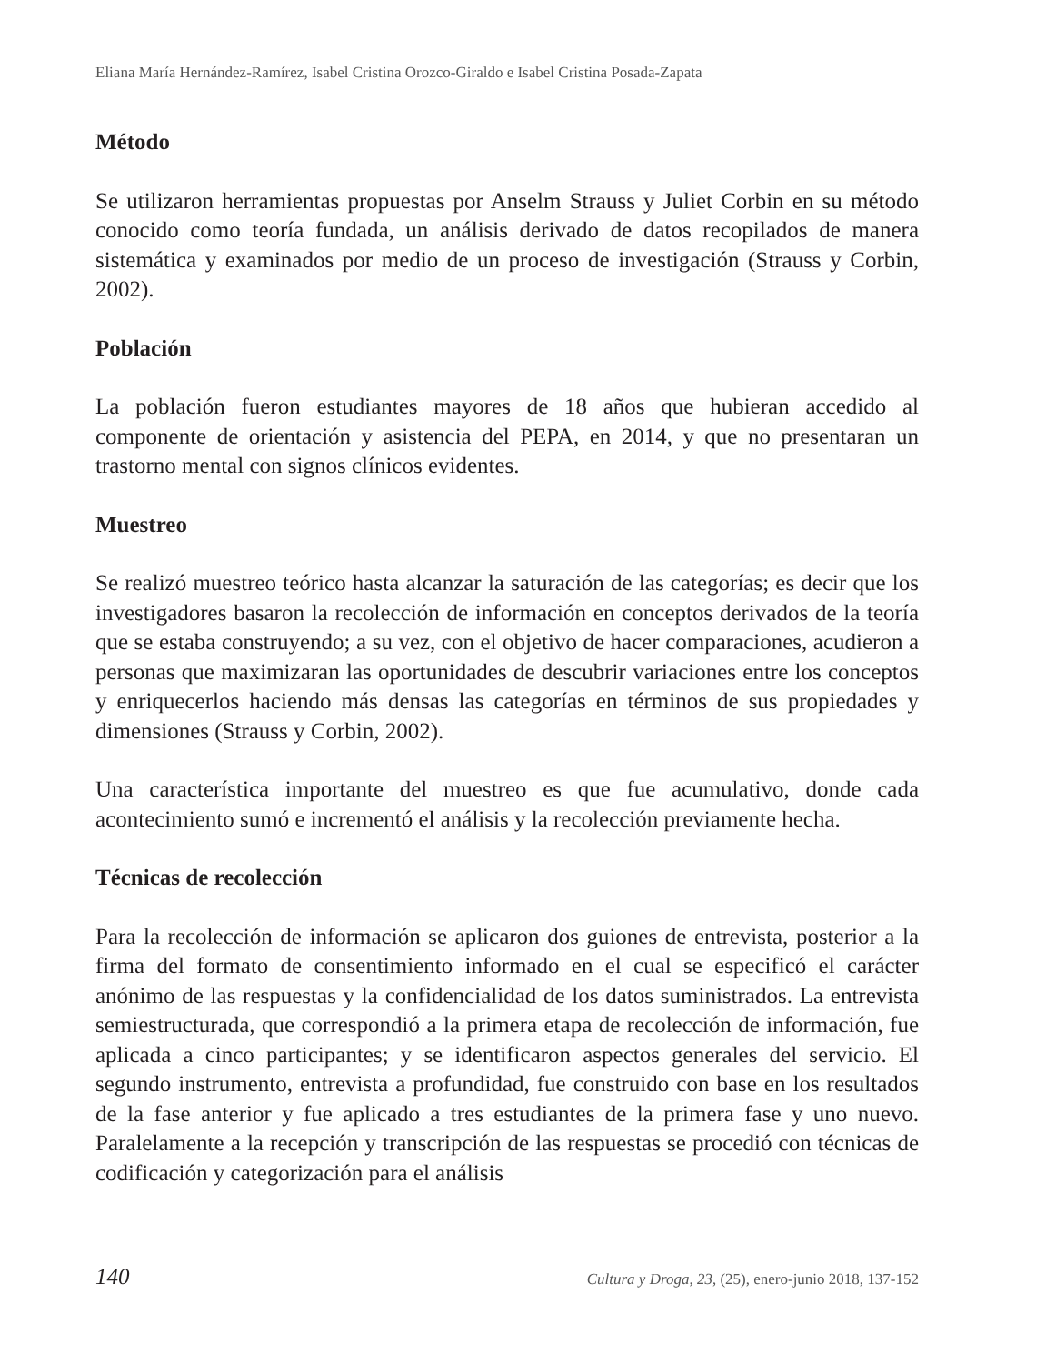Eliana María Hernández-Ramírez, Isabel Cristina Orozco-Giraldo e Isabel Cristina Posada-Zapata
Método
Se utilizaron herramientas propuestas por Anselm Strauss y Juliet Corbin en su método conocido como teoría fundada, un análisis derivado de datos recopilados de manera sistemática y examinados por medio de un proceso de investigación (Strauss y Corbin, 2002).
Población
La población fueron estudiantes mayores de 18 años que hubieran accedido al componente de orientación y asistencia del PEPA, en 2014, y que no presentaran un trastorno mental con signos clínicos evidentes.
Muestreo
Se realizó muestreo teórico hasta alcanzar la saturación de las categorías; es decir que los investigadores basaron la recolección de información en conceptos derivados de la teoría que se estaba construyendo; a su vez, con el objetivo de hacer comparaciones, acudieron a personas que maximizaran las oportunidades de descubrir variaciones entre los conceptos y enriquecerlos haciendo más densas las categorías en términos de sus propiedades y dimensiones (Strauss y Corbin, 2002).
Una característica importante del muestreo es que fue acumulativo, donde cada acontecimiento sumó e incrementó el análisis y la recolección previamente hecha.
Técnicas de recolección
Para la recolección de información se aplicaron dos guiones de entrevista, posterior a la firma del formato de consentimiento informado en el cual se especificó el carácter anónimo de las respuestas y la confidencialidad de los datos suministrados. La entrevista semiestructurada, que correspondió a la primera etapa de recolección de información, fue aplicada a cinco participantes; y se identificaron aspectos generales del servicio. El segundo instrumento, entrevista a profundidad, fue construido con base en los resultados de la fase anterior y fue aplicado a tres estudiantes de la primera fase y uno nuevo. Paralelamente a la recepción y transcripción de las respuestas se procedió con técnicas de codificación y categorización para el análisis
140 Cultura y Droga, 23, (25), enero-junio 2018, 137-152